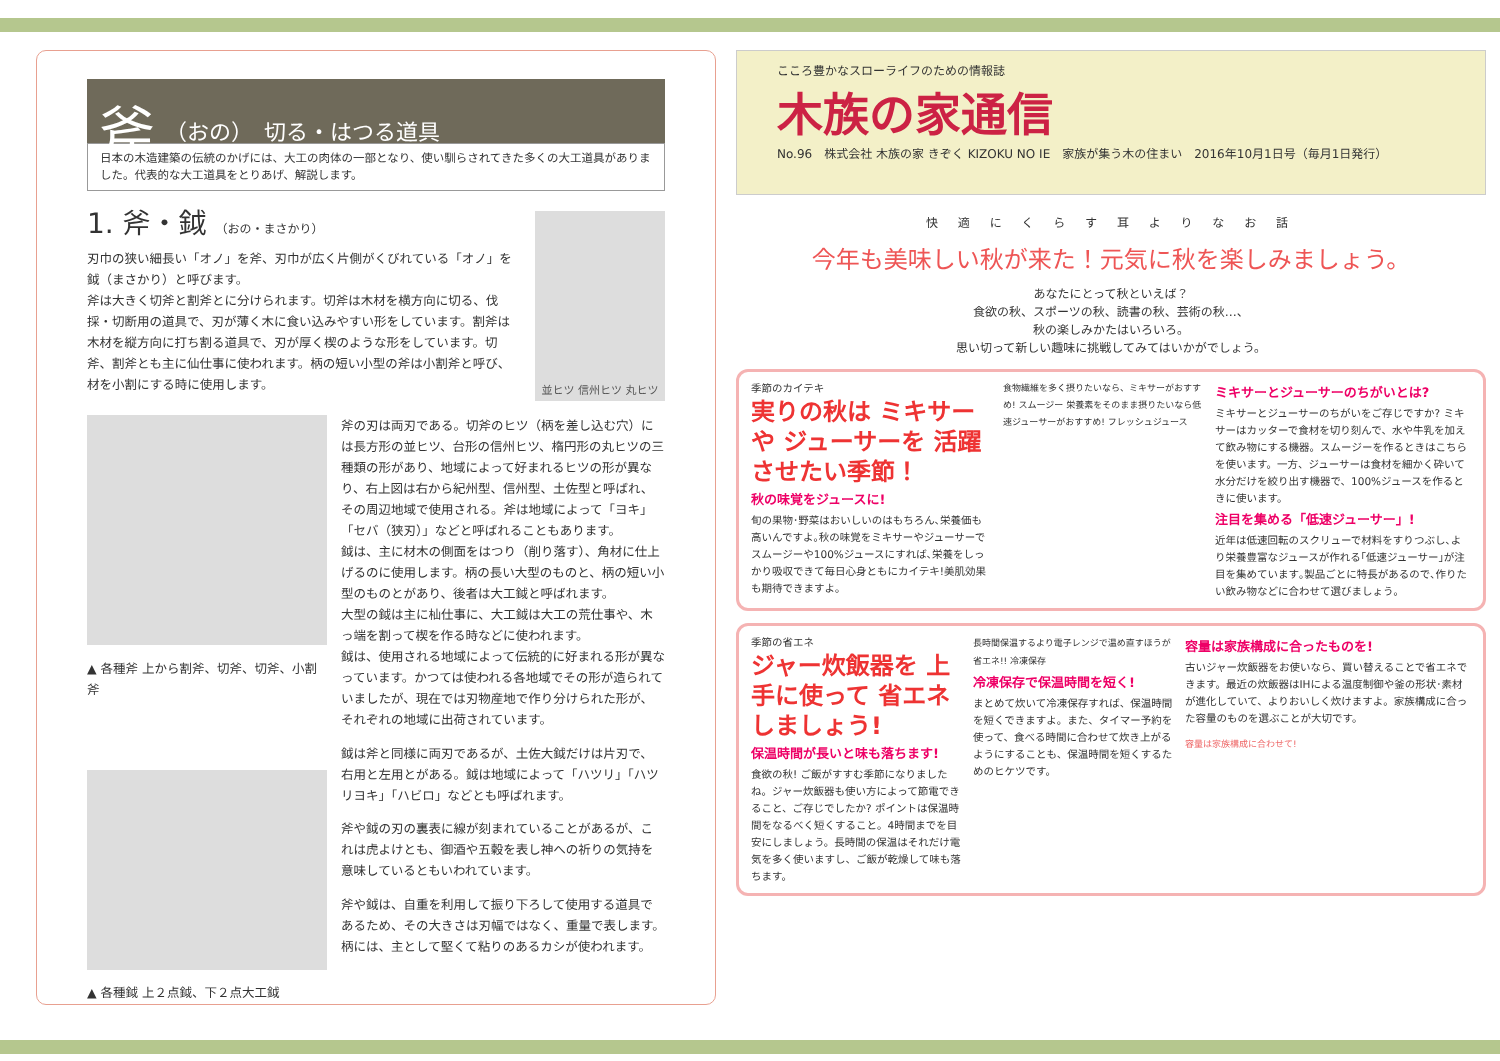斧 （おの）　切る・はつる道具
日本の木造建築の伝統のかげには、大工の肉体の一部となり、使い馴らされてきた多くの大工道具がありました。代表的な大工道具をとりあげ、解説します。
1. 斧・鉞 （おの・まさかり）
刃巾の狭い細長い「オノ」を斧、刃巾が広く片側がくびれている「オノ」を鉞（まさかり）と呼びます。
斧は大きく切斧と割斧とに分けられます。切斧は木材を横方向に切る、伐採・切断用の道具で、刃が薄く木に食い込みやすい形をしています。割斧は木材を縦方向に打ち割る道具で、刃が厚く楔のような形をしています。切斧、割斧とも主に仙仕事に使われます。柄の短い小型の斧は小割斧と呼び、材を小割にする時に使用します。
並ヒツ 信州ヒツ 丸ヒツ
▲ 各種斧 上から割斧、切斧、切斧、小割斧
▲ 各種鉞 上２点鉞、下２点大工鉞
斧の刃は両刃である。切斧のヒツ（柄を差し込む穴）には長方形の並ヒツ、台形の信州ヒツ、楕円形の丸ヒツの三種類の形があり、地域によって好まれるヒツの形が異なり、右上図は右から紀州型、信州型、土佐型と呼ばれ、その周辺地域で使用される。斧は地域によって「ヨキ」「セバ（狭刃）」などと呼ばれることもあります。
鉞は、主に材木の側面をはつり（削り落す）、角材に仕上げるのに使用します。柄の長い大型のものと、柄の短い小型のものとがあり、後者は大工鉞と呼ばれます。
大型の鉞は主に杣仕事に、大工鉞は大工の荒仕事や、木っ端を割って楔を作る時などに使われます。
鉞は、使用される地域によって伝統的に好まれる形が異なっています。かつては使われる各地域でその形が造られていましたが、現在では刃物産地で作り分けられた形が、それぞれの地域に出荷されています。
鉞は斧と同様に両刃であるが、土佐大鉞だけは片刃で、右用と左用とがある。鉞は地域によって「ハツリ」「ハツリヨキ」「ハビロ」などとも呼ばれます。
斧や鉞の刃の裏表に線が刻まれていることがあるが、これは虎よけとも、御酒や五穀を表し神への祈りの気持を意味しているともいわれています。
斧や鉞は、自重を利用して振り下ろして使用する道具であるため、その大きさは刃幅ではなく、重量で表します。柄には、主として堅くて粘りのあるカシが使われます。
こころ豊かなスローライフのための情報誌
木族の家通信
No.96　株式会社 木族の家 きぞく KIZOKU NO IE　家族が集う木の住まい　2016年10月1日号（毎月1日発行）
快 適 に く ら す 耳 よ り な お 話
今年も美味しい秋が来た！元気に秋を楽しみましょう。
あなたにとって秋といえば？
食欲の秋、スポーツの秋、読書の秋、芸術の秋…、
秋の楽しみかたはいろいろ。
思い切って新しい趣味に挑戦してみてはいかがでしょう。
季節のカイテキ
実りの秋は ミキサーや ジューサーを 活躍させたい季節！
秋の味覚をジュースに!
旬の果物･野菜はおいしいのはもちろん､栄養価も高いんですよ｡秋の味覚をミキサーやジューサーでスムージーや100%ジュースにすれば､栄養をしっかり吸収できて毎日心身ともにカイテキ!美肌効果も期待できますよ｡
食物繊維を多く摂りたいなら、ミキサーがおすすめ! スムージー 栄養素をそのまま摂りたいなら低速ジューサーがおすすめ! フレッシュジュース
ミキサーとジューサーのちがいとは?
ミキサーとジューサーのちがいをご存じですか? ミキサーはカッターで食材を切り刻んで、水や牛乳を加えて飲み物にする機器。スムージーを作るときはこちらを使います。一方、ジューサーは食材を細かく砕いて水分だけを絞り出す機器で、100%ジュースを作るときに使います。
注目を集める「低速ジューサー」!
近年は低速回転のスクリューで材料をすりつぶし､より栄養豊富なジュースが作れる｢低速ジューサー｣が注目を集めています｡製品ごとに特長があるので､作りたい飲み物などに合わせて選びましょう｡
季節の省エネ
ジャー炊飯器を 上手に使って 省エネしましょう!
保温時間が長いと味も落ちます!
食欲の秋! ご飯がすすむ季節になりましたね。ジャー炊飯器も使い方によって節電できること、ご存じでしたか? ポイントは保温時間をなるべく短くすること。4時間までを目安にしましょう。長時間の保温はそれだけ電気を多く使いますし、ご飯が乾燥して味も落ちます。
長時間保温するより電子レンジで温め直すほうが省エネ!! 冷凍保存
冷凍保存で保温時間を短く!
まとめて炊いて冷凍保存すれば、保温時間を短くできますよ。また、タイマー予約を使って、食べる時間に合わせて炊き上がるようにすることも、保温時間を短くするためのヒケツです。
容量は家族構成に合ったものを!
古いジャー炊飯器をお使いなら、買い替えることで省エネできます。最近の炊飯器はIHによる温度制御や釜の形状･素材が進化していて、よりおいしく炊けますよ。家族構成に合った容量のものを選ぶことが大切です。
容量は家族構成に合わせて!